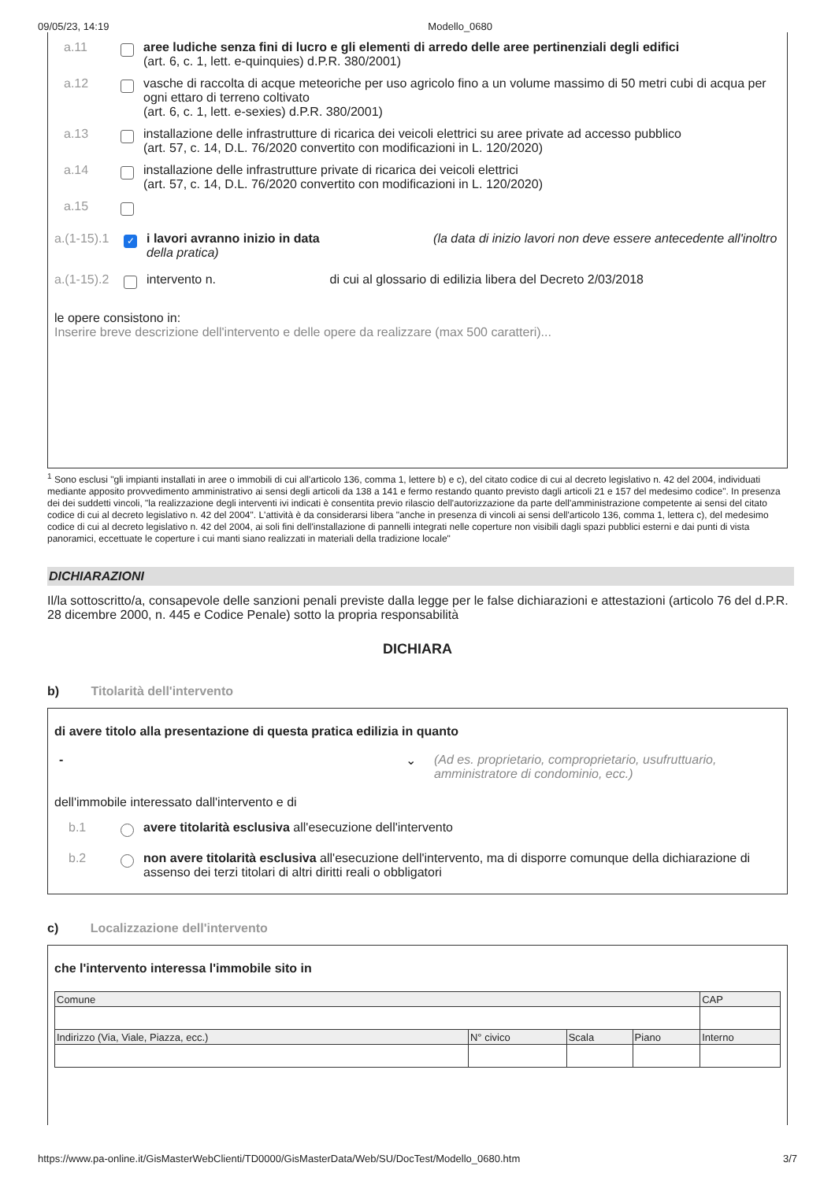09/05/23, 14:19 Modello_0680
a.11 aree ludiche senza fini di lucro e gli elementi di arredo delle aree pertinenziali degli edifici
(art. 6, c. 1, lett. e-quinquies) d.P.R. 380/2001)
a.12 vasche di raccolta di acque meteoriche per uso agricolo fino a un volume massimo di 50 metri cubi di acqua per ogni ettaro di terreno coltivato
(art. 6, c. 1, lett. e-sexies) d.P.R. 380/2001)
a.13 installazione delle infrastrutture di ricarica dei veicoli elettrici su aree private ad accesso pubblico
(art. 57, c. 14, D.L. 76/2020 convertito con modificazioni in L. 120/2020)
a.14 installazione delle infrastrutture private di ricarica dei veicoli elettrici
(art. 57, c. 14, D.L. 76/2020 convertito con modificazioni in L. 120/2020)
a.15
a.(1-15).1 ✓ i lavori avranno inizio in data (la data di inizio lavori non deve essere antecedente all'inoltro della pratica)
a.(1-15).2 intervento n. di cui al glossario di edilizia libera del Decreto 2/03/2018
le opere consistono in:
Inserire breve descrizione dell'intervento e delle opere da realizzare (max 500 caratteri)...
<sup>1</sup> Sono esclusi "gli impianti installati in aree o immobili di cui all'articolo 136, comma 1, lettere b) e c), del citato codice di cui al decreto legislativo n. 42 del 2004, individuati mediante apposito provvedimento amministrativo ai sensi degli articoli da 138 a 141 e fermo restando quanto previsto dagli articoli 21 e 157 del medesimo codice". In presenza dei dei suddetti vincoli, "la realizzazione degli interventi ivi indicati è consentita previo rilascio dell'autorizzazione da parte dell'amministrazione competente ai sensi del citato codice di cui al decreto legislativo n. 42 del 2004". L'attività è da considerarsi libera "anche in presenza di vincoli ai sensi dell'articolo 136, comma 1, lettera c), del medesimo codice di cui al decreto legislativo n. 42 del 2004, ai soli fini dell'installazione di pannelli integrati nelle coperture non visibili dagli spazi pubblici esterni e dai punti di vista panoramici, eccettuate le coperture i cui manti siano realizzati in materiali della tradizione locale"
DICHIARAZIONI
Il/la sottoscritto/a, consapevole delle sanzioni penali previste dalla legge per le false dichiarazioni e attestazioni (articolo 76 del d.P.R. 28 dicembre 2000, n. 445 e Codice Penale) sotto la propria responsabilità
DICHIARA
b) Titolarità dell'intervento
di avere titolo alla presentazione di questa pratica edilizia in quanto
- ⌄ (Ad es. proprietario, comproprietario, usufruttuario,
amministratore di condominio, ecc.)
dell'immobile interessato dall'intervento e di
b.1 avere titolarità esclusiva all'esecuzione dell'intervento
b.2 non avere titolarità esclusiva all'esecuzione dell'intervento, ma di disporre comunque della dichiarazione di assenso dei terzi titolari di altri diritti reali o obbligatori
c) Localizzazione dell'intervento
che l'intervento interessa l'immobile sito in
| Comune | | | | CAP |
| Indirizzo (Via, Viale, Piazza, ecc.) | N° civico | Scala | Piano | Interno |
https://www.pa-online.it/GisMasterWebClienti/TD0000/GisMasterData/Web/SU/DocTest/Modello_0680.htm 3/7